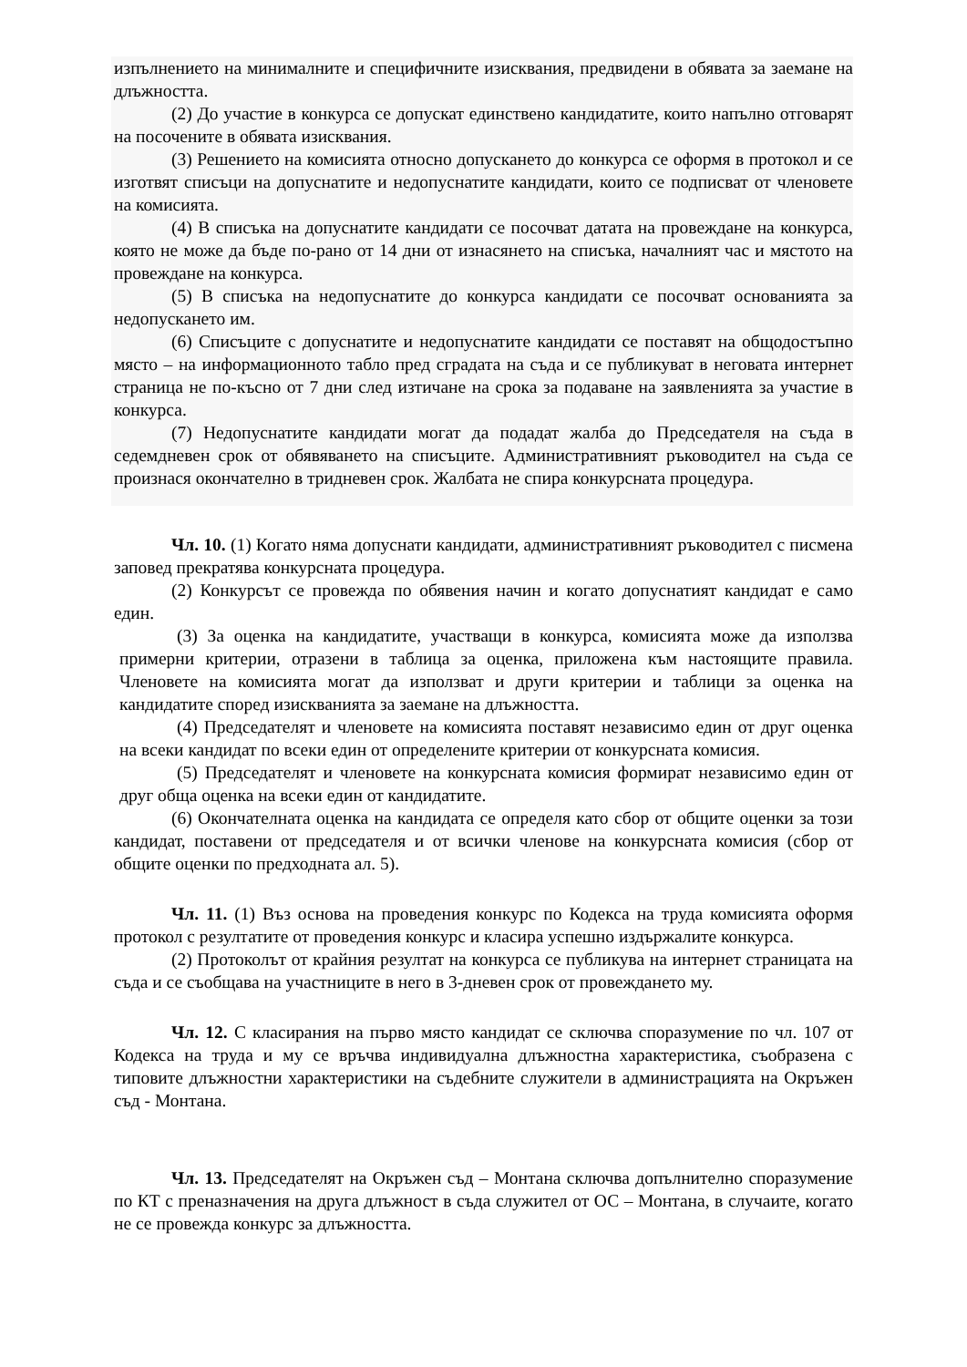изпълнението на минималните и специфичните изисквания, предвидени в обявата за заемане на длъжността.
(2) До участие в конкурса се допускат единствено кандидатите, които напълно отговарят на посочените в обявата изисквания.
(3) Решението на комисията относно допускането до конкурса се оформя в протокол и се изготвят списъци на допуснатите и недопуснатите кандидати, които се подписват от членовете на комисията.
(4) В списъка на допуснатите кандидати се посочват датата на провеждане на конкурса, която не може да бъде по-рано от 14 дни от изнасянето на списъка, началният час и мястото на провеждане на конкурса.
(5) В списъка на недопуснатите до конкурса кандидати се посочват основанията за недопускането им.
(6) Списъците с допуснатите и недопуснатите кандидати се поставят на общодостъпно място – на информационното табло пред сградата на съда и се публикуват в неговата интернет страница не по-късно от 7 дни след изтичане на срока за подаване на заявленията за участие в конкурса.
(7) Недопуснатите кандидати могат да подадат жалба до Председателя на съда в седемдневен срок от обявяването на списъците. Административният ръководител на съда се произнася окончателно в тридневен срок. Жалбата не спира конкурсната процедура.
Чл. 10. (1) Когато няма допуснати кандидати, административният ръководител с писмена заповед прекратява конкурсната процедура.
(2) Конкурсът се провежда по обявения начин и когато допуснатият кандидат е само един.
(3) За оценка на кандидатите, участващи в конкурса, комисията може да използва примерни критерии, отразени в таблица за оценка, приложена към настоящите правила. Членовете на комисията могат да използват и други критерии и таблици за оценка на кандидатите според изискванията за заемане на длъжността.
(4) Председателят и членовете на комисията поставят независимо един от друг оценка на всеки кандидат по всеки един от определените критерии от конкурсната комисия.
(5) Председателят и членовете на конкурсната комисия формират независимо един от друг обща оценка на всеки един от кандидатите.
(6) Окончателната оценка на кандидата се определя като сбор от общите оценки за този кандидат, поставени от председателя и от всички членове на конкурсната комисия (сбор от общите оценки по предходната ал. 5).
Чл. 11. (1) Въз основа на проведения конкурс по Кодекса на труда комисията оформя протокол с резултатите от проведения конкурс и класира успешно издържалите конкурса.
(2) Протоколът от крайния резултат на конкурса се публикува на интернет страницата на съда и се съобщава на участниците в него в 3-дневен срок от провеждането му.
Чл. 12. С класирания на първо място кандидат се сключва споразумение по чл. 107 от Кодекса на труда и му се връчва индивидуална длъжностна характеристика, съобразена с типовите длъжностни характеристики на съдебните служители в администрацията на Окръжен съд - Монтана.
Чл. 13. Председателят на Окръжен съд – Монтана сключва допълнително споразумение по КТ с преназначения на друга длъжност в съда служител от ОС – Монтана, в случаите, когато не се провежда конкурс за длъжността.